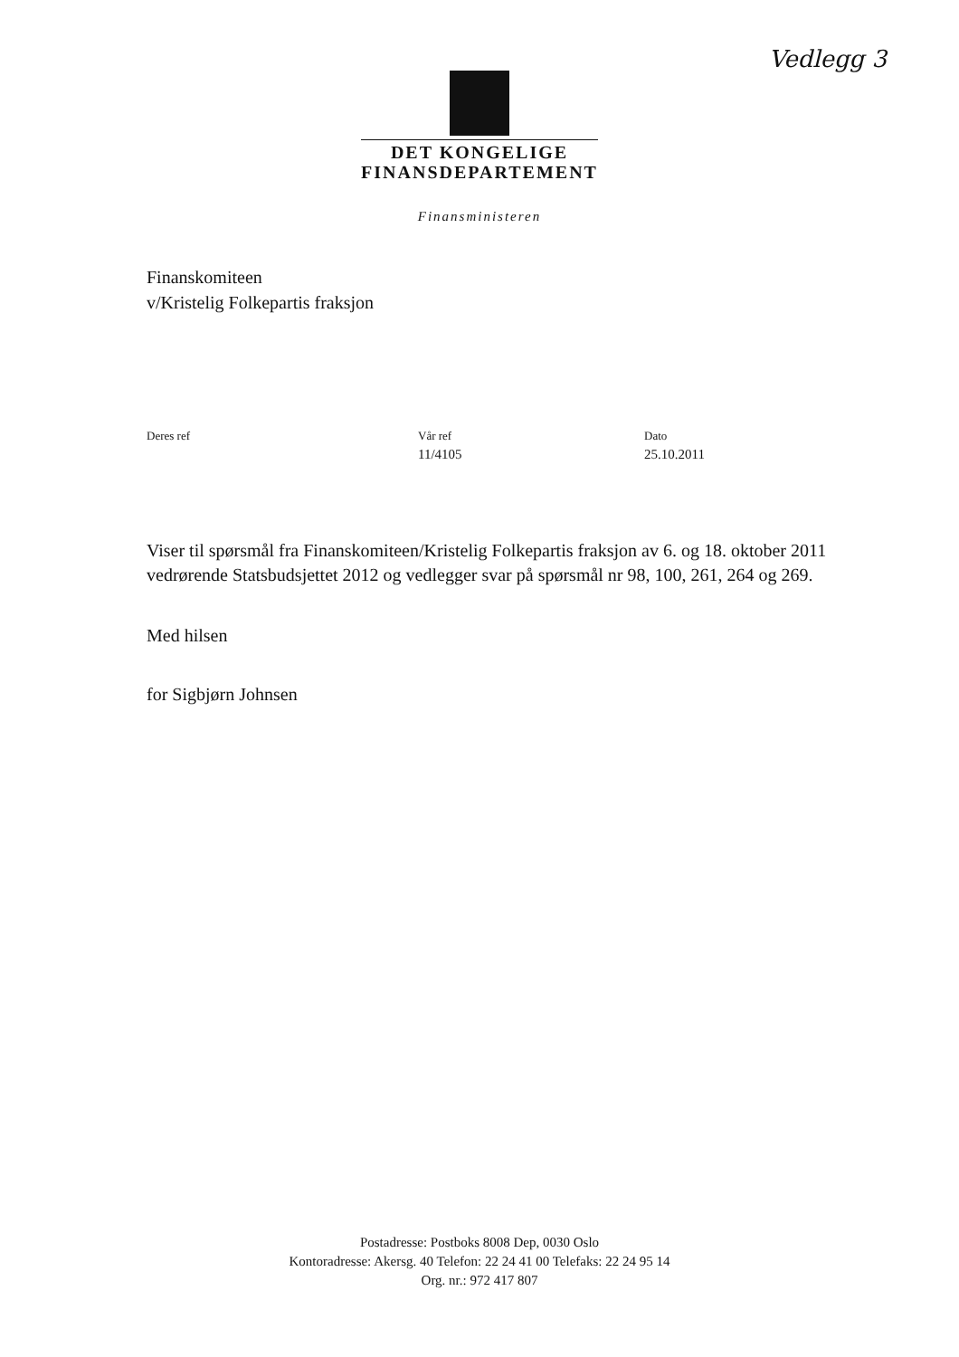Vedlegg 3
DET KONGELIGE
FINANSDEPARTEMENT
Finansministeren
Finanskomiteen
v/Kristelig Folkepartis fraksjon
Deres ref Vår ref
11/4105
Dato
25.10.2011
Viser til spørsmål fra Finanskomiteen/Kristelig Folkepartis fraksjon av 6. og 18. oktober 2011 vedrørende Statsbudsjettet 2012 og vedlegger svar på spørsmål nr 98, 100, 261, 264 og 269.
Med hilsen
for Sigbjørn Johnsen
Postadresse: Postboks 8008 Dep, 0030 Oslo
Kontoradresse: Akersg. 40 Telefon: 22 24 41 00 Telefaks: 22 24 95 14
Org. nr.: 972 417 807